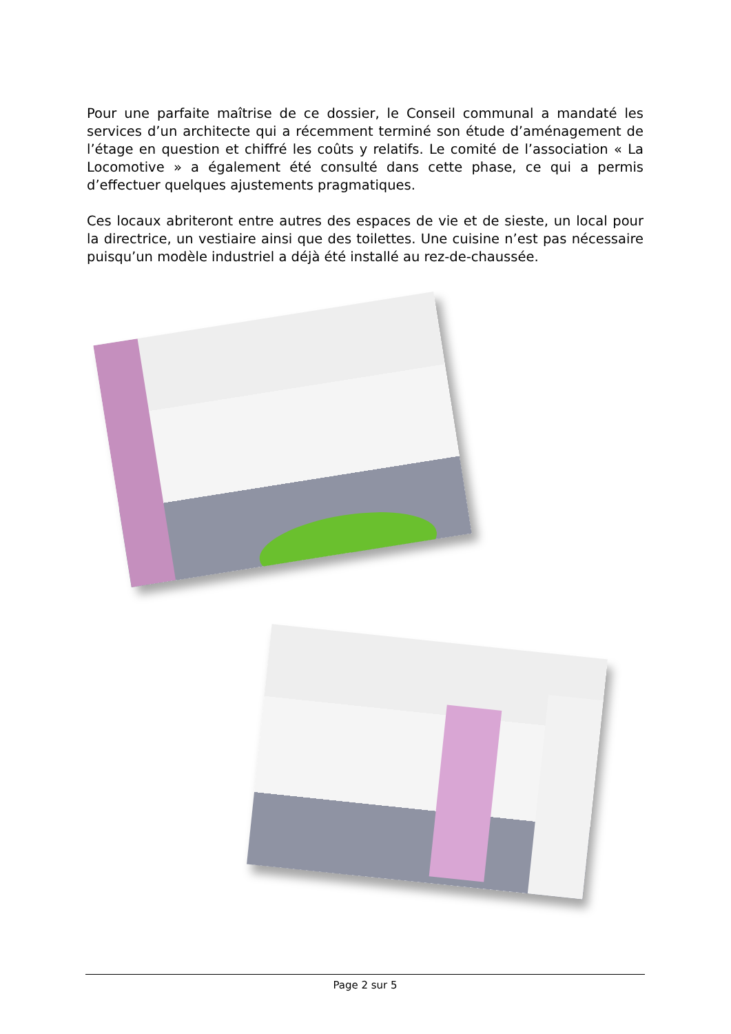Pour une parfaite maîtrise de ce dossier, le Conseil communal a mandaté les services d’un architecte qui a récemment terminé son étude d’aménagement de l’étage en question et chiffré les coûts y relatifs. Le comité de l’association « La Locomotive » a également été consulté dans cette phase, ce qui a permis d’effectuer quelques ajustements pragmatiques.
Ces locaux abriteront entre autres des espaces de vie et de sieste, un local pour la directrice, un vestiaire ainsi que des toilettes. Une cuisine n’est pas nécessaire puisqu’un modèle industriel a déjà été installé au rez-de-chaussée.
Page 2 sur 5